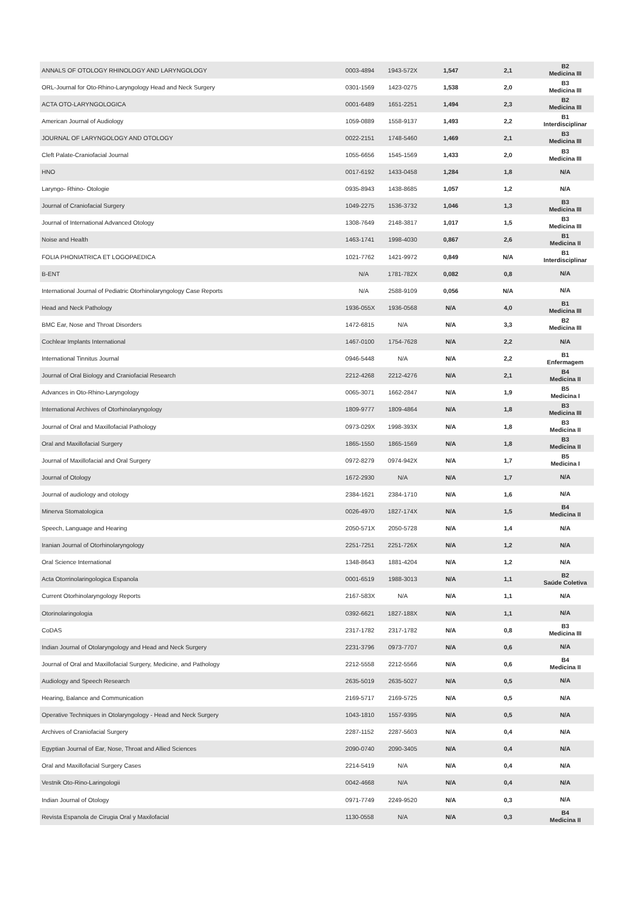| ANNALS OF OTOLOGY RHINOLOGY AND LARYNGOLOGY | 0003-4894 | 1943-572X | 1,547 | 2,1 | B2 Medicina III |
| ORL-Journal for Oto-Rhino-Laryngology Head and Neck Surgery | 0301-1569 | 1423-0275 | 1,538 | 2,0 | B3 Medicina III |
| ACTA OTO-LARYNGOLOGICA | 0001-6489 | 1651-2251 | 1,494 | 2,3 | B2 Medicina III |
| American Journal of Audiology | 1059-0889 | 1558-9137 | 1,493 | 2,2 | B1 Interdisciplinar |
| JOURNAL OF LARYNGOLOGY AND OTOLOGY | 0022-2151 | 1748-5460 | 1,469 | 2,1 | B3 Medicina III |
| Cleft Palate-Craniofacial Journal | 1055-6656 | 1545-1569 | 1,433 | 2,0 | B3 Medicina III |
| HNO | 0017-6192 | 1433-0458 | 1,284 | 1,8 | N/A |
| Laryngo- Rhino- Otologie | 0935-8943 | 1438-8685 | 1,057 | 1,2 | N/A |
| Journal of Craniofacial Surgery | 1049-2275 | 1536-3732 | 1,046 | 1,3 | B3 Medicina III |
| Journal of International Advanced Otology | 1308-7649 | 2148-3817 | 1,017 | 1,5 | B3 Medicina III |
| Noise and Health | 1463-1741 | 1998-4030 | 0,867 | 2,6 | B1 Medicina II |
| FOLIA PHONIATRICA ET LOGOPAEDICA | 1021-7762 | 1421-9972 | 0,849 | N/A | B1 Interdisciplinar |
| B-ENT | N/A | 1781-782X | 0,082 | 0,8 | N/A |
| International Journal of Pediatric Otorhinolaryngology Case Reports | N/A | 2588-9109 | 0,056 | N/A | N/A |
| Head and Neck Pathology | 1936-055X | 1936-0568 | N/A | 4,0 | B1 Medicina III |
| BMC Ear, Nose and Throat Disorders | 1472-6815 | N/A | N/A | 3,3 | B2 Medicina III |
| Cochlear Implants International | 1467-0100 | 1754-7628 | N/A | 2,2 | N/A |
| International Tinnitus Journal | 0946-5448 | N/A | N/A | 2,2 | B1 Enfermagem |
| Journal of Oral Biology and Craniofacial Research | 2212-4268 | 2212-4276 | N/A | 2,1 | B4 Medicina II |
| Advances in Oto-Rhino-Laryngology | 0065-3071 | 1662-2847 | N/A | 1,9 | B5 Medicina I |
| International Archives of Otorhinolaryngology | 1809-9777 | 1809-4864 | N/A | 1,8 | B3 Medicina III |
| Journal of Oral and Maxillofacial Pathology | 0973-029X | 1998-393X | N/A | 1,8 | B3 Medicina II |
| Oral and Maxillofacial Surgery | 1865-1550 | 1865-1569 | N/A | 1,8 | B3 Medicina II |
| Journal of Maxillofacial and Oral Surgery | 0972-8279 | 0974-942X | N/A | 1,7 | B5 Medicina I |
| Journal of Otology | 1672-2930 | N/A | N/A | 1,7 | N/A |
| Journal of audiology and otology | 2384-1621 | 2384-1710 | N/A | 1,6 | N/A |
| Minerva Stomatologica | 0026-4970 | 1827-174X | N/A | 1,5 | B4 Medicina II |
| Speech, Language and Hearing | 2050-571X | 2050-5728 | N/A | 1,4 | N/A |
| Iranian Journal of Otorhinolaryngology | 2251-7251 | 2251-726X | N/A | 1,2 | N/A |
| Oral Science International | 1348-8643 | 1881-4204 | N/A | 1,2 | N/A |
| Acta Otorrinolaringologica Espanola | 0001-6519 | 1988-3013 | N/A | 1,1 | B2 Saúde Coletiva |
| Current Otorhinolaryngology Reports | 2167-583X | N/A | N/A | 1,1 | N/A |
| Otorinolaringologia | 0392-6621 | 1827-188X | N/A | 1,1 | N/A |
| CoDAS | 2317-1782 | 2317-1782 | N/A | 0,8 | B3 Medicina III |
| Indian Journal of Otolaryngology and Head and Neck Surgery | 2231-3796 | 0973-7707 | N/A | 0,6 | N/A |
| Journal of Oral and Maxillofacial Surgery, Medicine, and Pathology | 2212-5558 | 2212-5566 | N/A | 0,6 | B4 Medicina II |
| Audiology and Speech Research | 2635-5019 | 2635-5027 | N/A | 0,5 | N/A |
| Hearing, Balance and Communication | 2169-5717 | 2169-5725 | N/A | 0,5 | N/A |
| Operative Techniques in Otolaryngology - Head and Neck Surgery | 1043-1810 | 1557-9395 | N/A | 0,5 | N/A |
| Archives of Craniofacial Surgery | 2287-1152 | 2287-5603 | N/A | 0,4 | N/A |
| Egyptian Journal of Ear, Nose, Throat and Allied Sciences | 2090-0740 | 2090-3405 | N/A | 0,4 | N/A |
| Oral and Maxillofacial Surgery Cases | 2214-5419 | N/A | N/A | 0,4 | N/A |
| Vestnik Oto-Rino-Laringologii | 0042-4668 | N/A | N/A | 0,4 | N/A |
| Indian Journal of Otology | 0971-7749 | 2249-9520 | N/A | 0,3 | N/A |
| Revista Espanola de Cirugia Oral y Maxilofacial | 1130-0558 | N/A | N/A | 0,3 | B4 Medicina II |